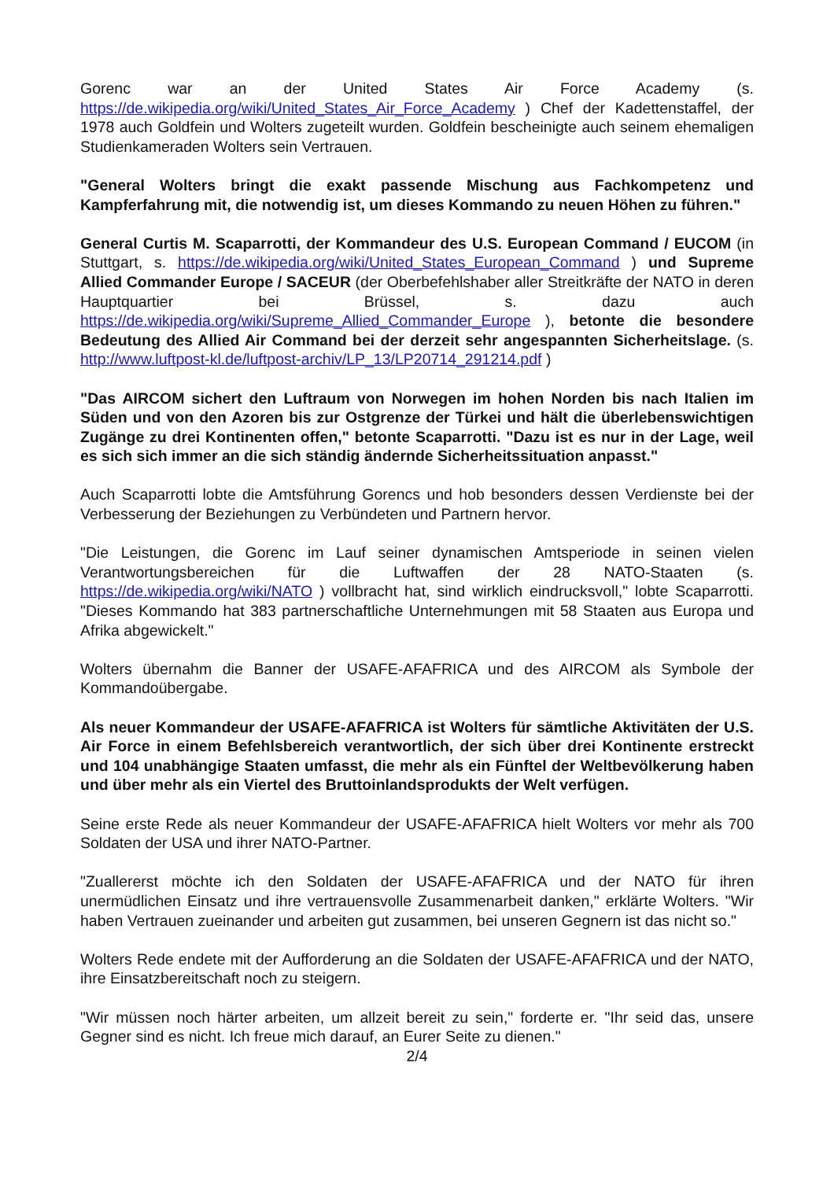Gorenc war an der United States Air Force Academy (s. https://de.wikipedia.org/wiki/United_States_Air_Force_Academy ) Chef der Kadettenstaffel, der 1978 auch Goldfein und Wolters zugeteilt wurden. Goldfein bescheinigte auch seinem ehemaligen Studienkameraden Wolters sein Vertrauen.
"General Wolters bringt die exakt passende Mischung aus Fachkompetenz und Kampferfahrung mit, die notwendig ist, um dieses Kommando zu neuen Höhen zu führen."
General Curtis M. Scaparrotti, der Kommandeur des U.S. European Command / EUCOM (in Stuttgart, s. https://de.wikipedia.org/wiki/United_States_European_Command ) und Supreme Allied Commander Europe / SACEUR (der Oberbefehlshaber aller Streitkräfte der NATO in deren Hauptquartier bei Brüssel, s. dazu auch https://de.wikipedia.org/wiki/Supreme_Allied_Commander_Europe ), betonte die besondere Bedeutung des Allied Air Command bei der derzeit sehr angespannten Sicherheitslage. (s. http://www.luftpost-kl.de/luftpost-archiv/LP_13/LP20714_291214.pdf )
"Das AIRCOM sichert den Luftraum von Norwegen im hohen Norden bis nach Italien im Süden und von den Azoren bis zur Ostgrenze der Türkei und hält die überlebenswichtigen Zugänge zu drei Kontinenten offen," betonte Scaparrotti. "Dazu ist es nur in der Lage, weil es sich sich immer an die sich ständig ändernde Sicherheitssituation anpasst."
Auch Scaparrotti lobte die Amtsführung Gorencs und hob besonders dessen Verdienste bei der Verbesserung der Beziehungen zu Verbündeten und Partnern hervor.
"Die Leistungen, die Gorenc im Lauf seiner dynamischen Amtsperiode in seinen vielen Verantwortungsbereichen für die Luftwaffen der 28 NATO-Staaten (s. https://de.wikipedia.org/wiki/NATO ) vollbracht hat, sind wirklich eindrucksvoll," lobte Scaparrotti. "Dieses Kommando hat 383 partnerschaftliche Unternehmungen mit 58 Staaten aus Europa und Afrika abgewickelt."
Wolters übernahm die Banner der USAFE-AFAFRICA und des AIRCOM als Symbole der Kommandoübergabe.
Als neuer Kommandeur der USAFE-AFAFRICA ist Wolters für sämtliche Aktivitäten der U.S. Air Force in einem Befehlsbereich verantwortlich, der sich über drei Kontinente erstreckt und 104 unabhängige Staaten umfasst, die mehr als ein Fünftel der Weltbevölkerung haben und über mehr als ein Viertel des Bruttoinlandsprodukts der Welt verfügen.
Seine erste Rede als neuer Kommandeur der USAFE-AFAFRICA hielt Wolters vor mehr als 700 Soldaten der USA und ihrer NATO-Partner.
"Zuallererst möchte ich den Soldaten der USAFE-AFAFRICA und der NATO für ihren unermüdlichen Einsatz und ihre vertrauensvolle Zusammenarbeit danken," erklärte Wolters. "Wir haben Vertrauen zueinander und arbeiten gut zusammen, bei unseren Gegnern ist das nicht so."
Wolters Rede endete mit der Aufforderung an die Soldaten der USAFE-AFAFRICA und der NATO, ihre Einsatzbereitschaft noch zu steigern.
"Wir müssen noch härter arbeiten, um allzeit bereit zu sein," forderte er. "Ihr seid das, unsere Gegner sind es nicht. Ich freue mich darauf, an Eurer Seite zu dienen."
2/4